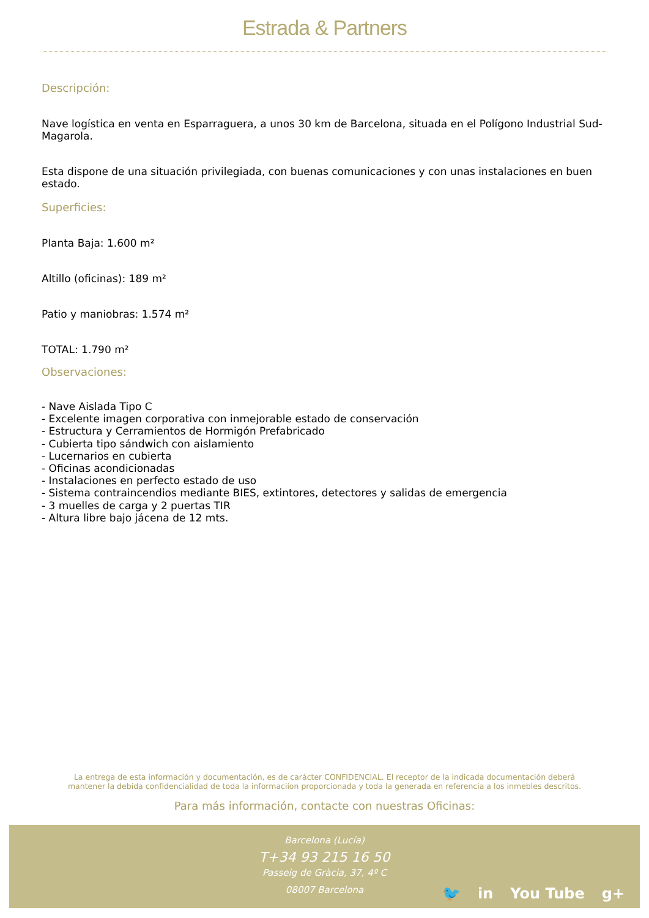Estrada & Partners
Descripción:
Nave logística en venta en Esparraguera, a unos 30 km de Barcelona, situada en el Polígono Industrial Sud-Magarola.
Esta dispone de una situación privilegiada, con buenas comunicaciones y con unas instalaciones en buen estado.
Superficies:
Planta Baja: 1.600 m²
Altillo (oficinas): 189 m²
Patio y maniobras: 1.574 m²
TOTAL: 1.790 m²
Observaciones:
- Nave Aislada Tipo C
- Excelente imagen corporativa con inmejorable estado de conservación
- Estructura y Cerramientos de Hormigón Prefabricado
- Cubierta tipo sándwich con aislamiento
- Lucernarios en cubierta
- Oficinas acondicionadas
- Instalaciones en perfecto estado de uso
- Sistema contraincendios mediante BIES, extintores, detectores y salidas de emergencia
- 3 muelles de carga y 2 puertas TIR
- Altura libre bajo jácena de 12 mts.
La entrega de esta información y documentación, es de carácter CONFIDENCIAL. El receptor de la indicada documentación deberá
mantener la debida confidencialidad de toda la informaciíon proporcionada y toda la generada en referencia a los inmebles descritos.
Para más información, contacte con nuestras Oficinas:
Barcelona (Lucía)
T+34 93 215 16 50
Passeig de Gràcia, 37, 4º C
08007 Barcelona
🐦 in You Tube g+